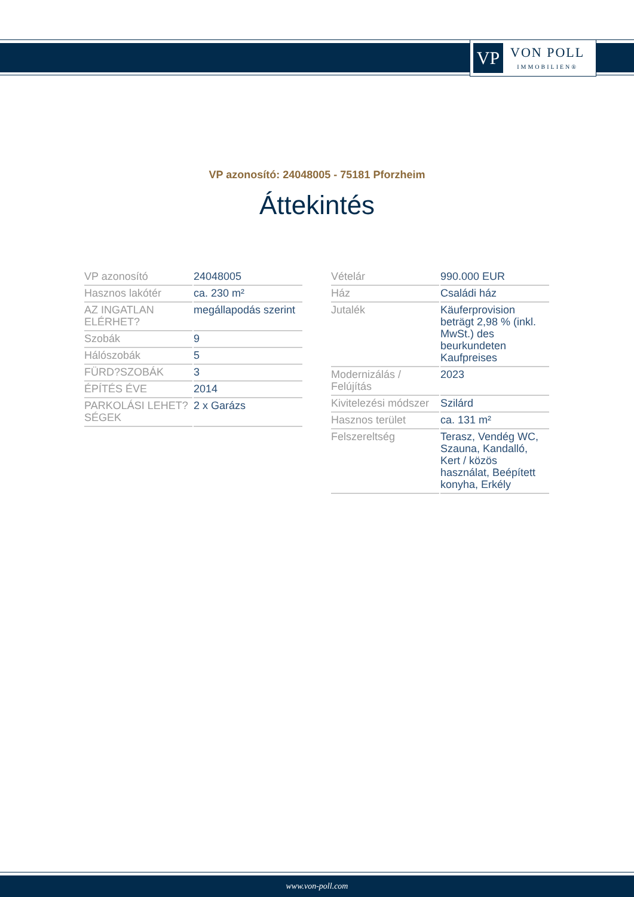VP
VON POLL
IMMOBILIEN®
VP azonosító: 24048005 - 75181 Pforzheim
Áttekintés
| VP azonosító | 24048005 |
| Hasznos lakótér | ca. 230 m² |
| AZ INGATLAN ELÉRHET? | megállapodás szerint |
| Szobák | 9 |
| Hálószobák | 5 |
| FÜRD?SZOBÁK | 3 |
| ÉPÍTÉS ÉVE | 2014 |
| PARKOLÁSI LEHET?SÉGEK | 2 x Garázs |
| Vételár | 990.000 EUR |
| Ház | Családi ház |
| Jutalék | Käuferprovision beträgt 2,98 % (inkl. MwSt.) des beurkundeten Kaufpreises |
| Modernizálás / Felújítás | 2023 |
| Kivitelezési módszer | Szilárd |
| Hasznos terület | ca. 131 m² |
| Felszereltség | Terasz, Vendég WC, Szauna, Kandalló, Kert / közös használat, Beépített konyha, Erkély |
www.von-poll.com